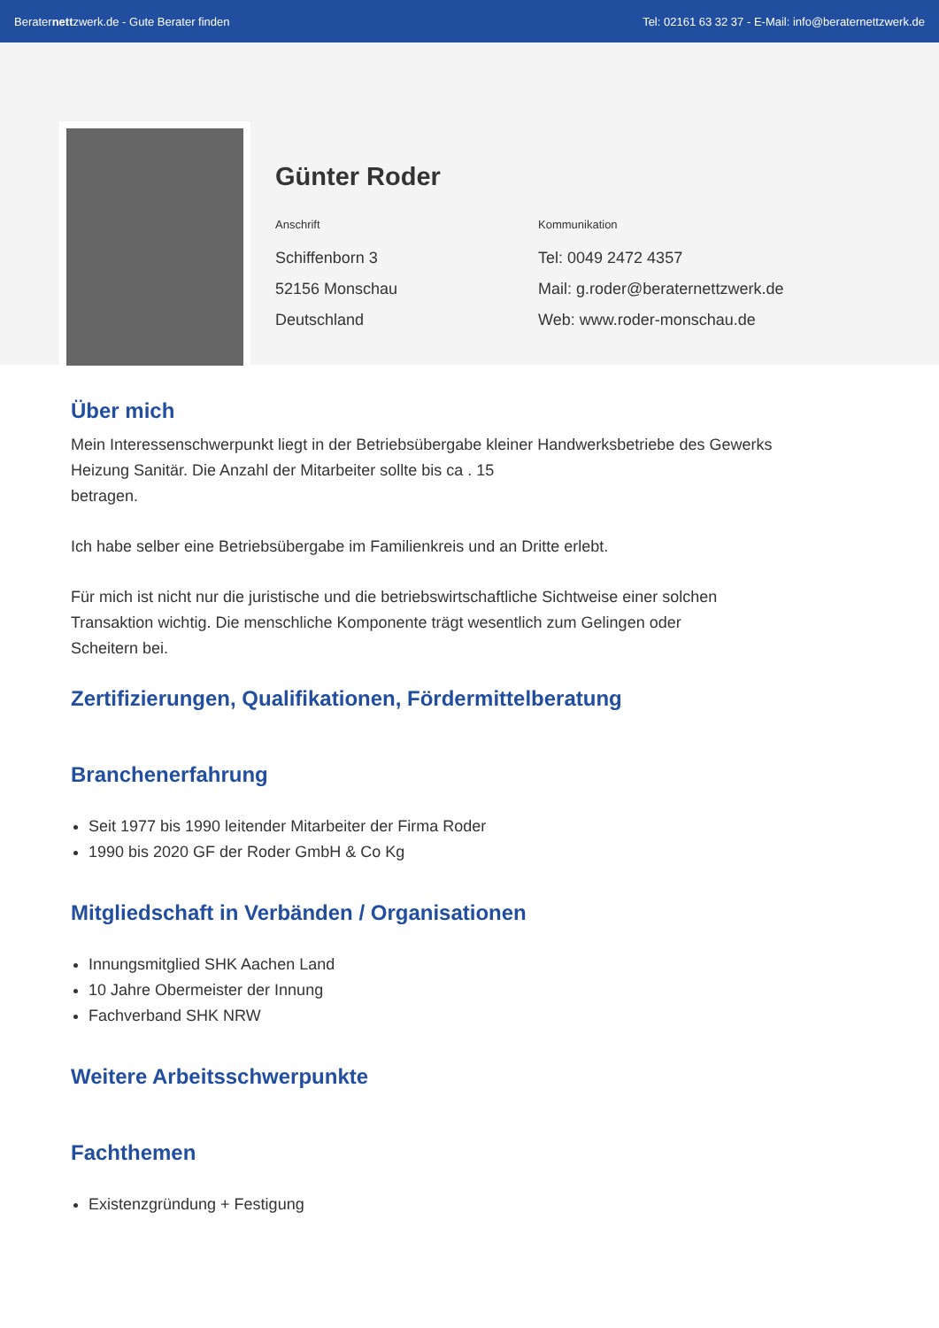Beraternettzwerk.de - Gute Berater finden Tel: 02161 63 32 37 - E-Mail: info@beraternettzwerk.de
Günter Roder
Anschrift
Schiffenborn 3
52156 Monschau
Deutschland
Kommunikation
Tel: 0049 2472 4357
Mail: g.roder@beraternettzwerk.de
Web: www.roder-monschau.de
Über mich
Mein Interessenschwerpunkt liegt in der Betriebsübergabe kleiner Handwerksbetriebe des Gewerks
Heizung Sanitär. Die Anzahl der Mitarbeiter sollte bis ca . 15
betragen.
Ich habe selber eine Betriebsübergabe im Familienkreis und an Dritte erlebt.
Für mich ist nicht nur die juristische und die betriebswirtschaftliche Sichtweise einer solchen
Transaktion wichtig. Die menschliche Komponente trägt wesentlich zum Gelingen oder
Scheitern bei.
Zertifizierungen, Qualifikationen, Fördermittelberatung
Branchenerfahrung
Seit 1977 bis 1990 leitender Mitarbeiter der Firma Roder
1990 bis 2020 GF der Roder GmbH & Co Kg
Mitgliedschaft in Verbänden / Organisationen
Innungsmitglied SHK Aachen Land
10 Jahre Obermeister der Innung
Fachverband SHK NRW
Weitere Arbeitsschwerpunkte
Fachthemen
Existenzgründung + Festigung